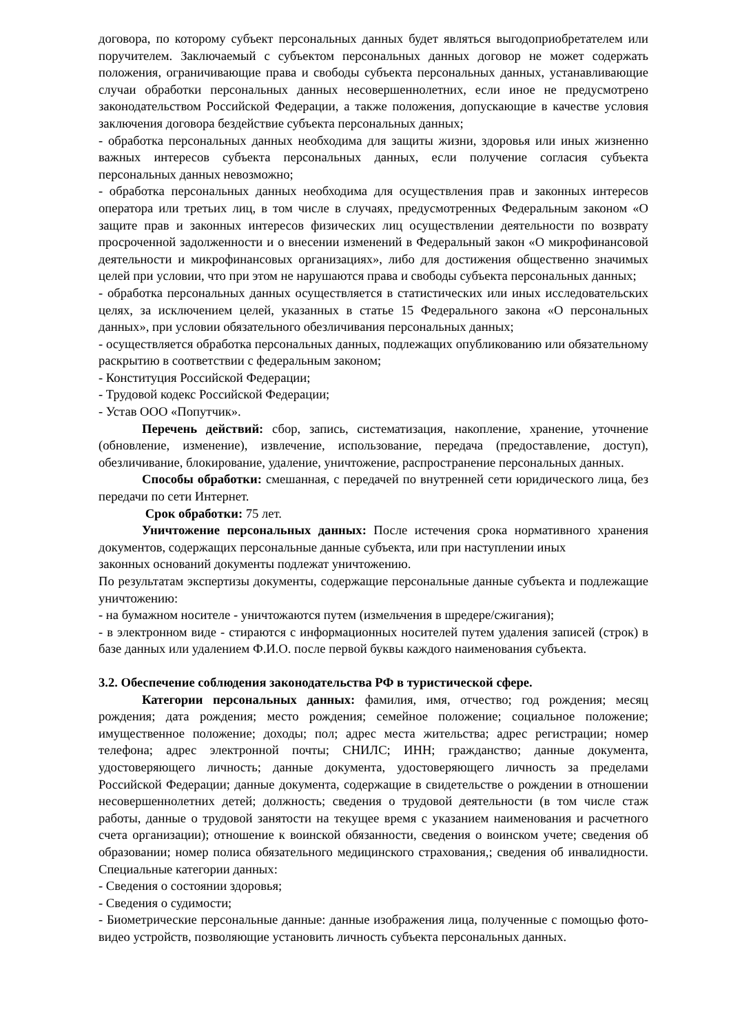договора, по которому субъект персональных данных будет являться выгодоприобретателем или поручителем. Заключаемый с субъектом персональных данных договор не может содержать положения, ограничивающие права и свободы субъекта персональных данных, устанавливающие случаи обработки персональных данных несовершеннолетних, если иное не предусмотрено законодательством Российской Федерации, а также положения, допускающие в качестве условия заключения договора бездействие субъекта персональных данных;
- обработка персональных данных необходима для защиты жизни, здоровья или иных жизненно важных интересов субъекта персональных данных, если получение согласия субъекта персональных данных невозможно;
- обработка персональных данных необходима для осуществления прав и законных интересов оператора или третьих лиц, в том числе в случаях, предусмотренных Федеральным законом «О защите прав и законных интересов физических лиц осуществлении деятельности по возврату просроченной задолженности и о внесении изменений в Федеральный закон «О микрофинансовой деятельности и микрофинансовых организациях», либо для достижения общественно значимых целей при условии, что при этом не нарушаются права и свободы субъекта персональных данных;
- обработка персональных данных осуществляется в статистических или иных исследовательских целях, за исключением целей, указанных в статье 15 Федерального закона «О персональных данных», при условии обязательного обезличивания персональных данных;
- осуществляется обработка персональных данных, подлежащих опубликованию или обязательному раскрытию в соответствии с федеральным законом;
- Конституция Российской Федерации;
- Трудовой кодекс Российской Федерации;
- Устав ООО «Попутчик».
Перечень действий: сбор, запись, систематизация, накопление, хранение, уточнение (обновление, изменение), извлечение, использование, передача (предоставление, доступ), обезличивание, блокирование, удаление, уничтожение, распространение персональных данных.
Способы обработки: смешанная, с передачей по внутренней сети юридического лица, без передачи по сети Интернет.
Срок обработки: 75 лет.
Уничтожение персональных данных: После истечения срока нормативного хранения документов, содержащих персональные данные субъекта, или при наступлении иных
законных оснований документы подлежат уничтожению.
По результатам экспертизы документы, содержащие персональные данные субъекта и подлежащие уничтожению:
- на бумажном носителе - уничтожаются путем (измельчения в шредере/сжигания);
- в электронном виде - стираются с информационных носителей путем удаления записей (строк) в базе данных или удалением Ф.И.О. после первой буквы каждого наименования субъекта.
3.2. Обеспечение соблюдения законодательства РФ в туристической сфере.
Категории персональных данных: фамилия, имя, отчество; год рождения; месяц рождения; дата рождения; место рождения; семейное положение; социальное положение; имущественное положение; доходы; пол; адрес места жительства; адрес регистрации; номер телефона; адрес электронной почты; СНИЛС; ИНН; гражданство; данные документа, удостоверяющего личность; данные документа, удостоверяющего личность за пределами Российской Федерации; данные документа, содержащие в свидетельстве о рождении в отношении несовершеннолетних детей; должность; сведения о трудовой деятельности (в том числе стаж работы, данные о трудовой занятости на текущее время с указанием наименования и расчетного счета организации); отношение к воинской обязанности, сведения о воинском учете; сведения об образовании; номер полиса обязательного медицинского страхования,; сведения об инвалидности. Специальные категории данных:
- Сведения о состоянии здоровья;
- Сведения о судимости;
- Биометрические персональные данные: данные изображения лица, полученные с помощью фото-видео устройств, позволяющие установить личность субъекта персональных данных.